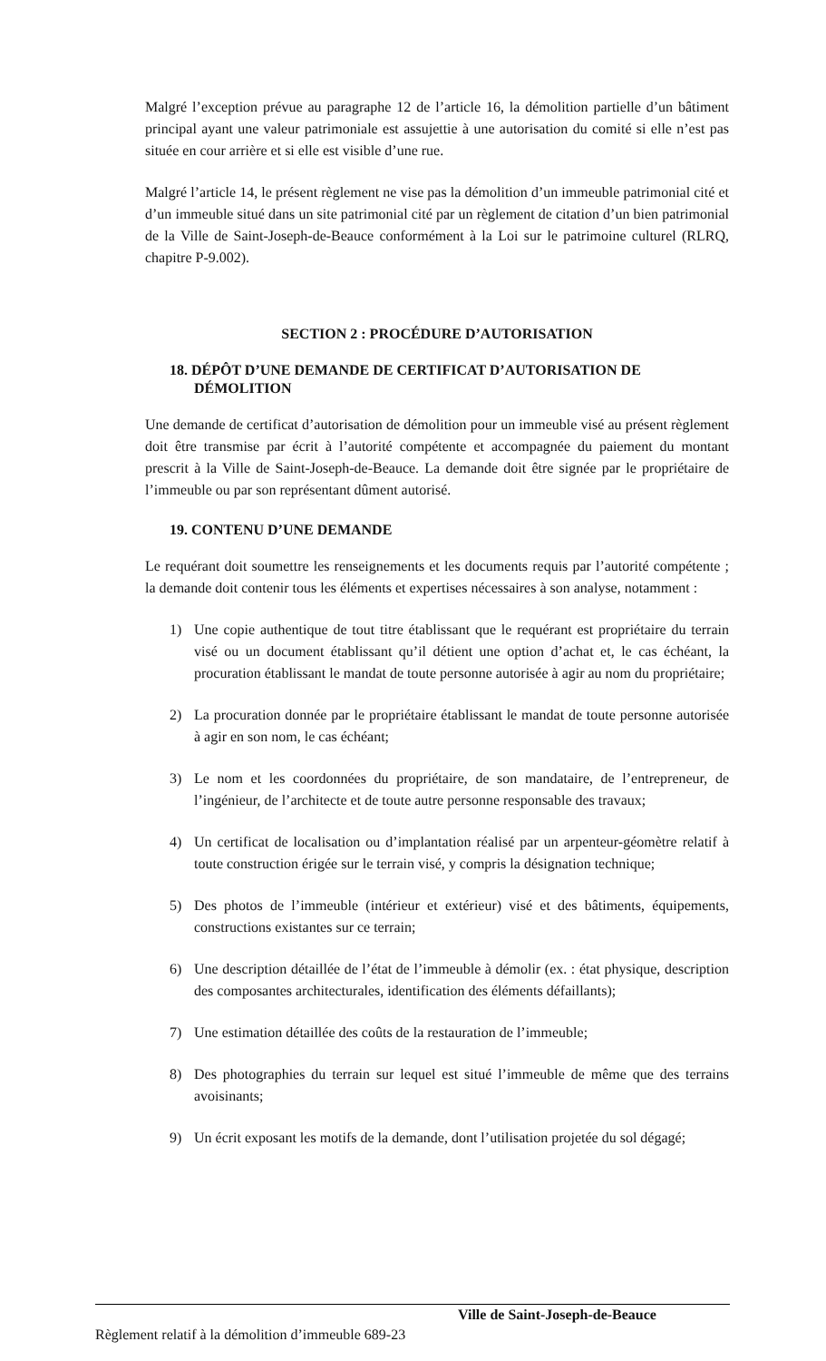Malgré l’exception prévue au paragraphe 12 de l’article 16, la démolition partielle d’un bâtiment principal ayant une valeur patrimoniale est assujettie à une autorisation du comité si elle n’est pas située en cour arrière et si elle est visible d’une rue.
Malgré l’article 14, le présent règlement ne vise pas la démolition d’un immeuble patrimonial cité et d’un immeuble situé dans un site patrimonial cité par un règlement de citation d’un bien patrimonial de la Ville de Saint-Joseph-de-Beauce conformément à la Loi sur le patrimoine culturel (RLRQ, chapitre P-9.002).
SECTION 2 : PROCÉDURE D’AUTORISATION
18. DÉPÔT D’UNE DEMANDE DE CERTIFICAT D’AUTORISATION DE DÉMOLITION
Une demande de certificat d’autorisation de démolition pour un immeuble visé au présent règlement doit être transmise par écrit à l’autorité compétente et accompagnée du paiement du montant prescrit à la Ville de Saint-Joseph-de-Beauce. La demande doit être signée par le propriétaire de l’immeuble ou par son représentant dûment autorisé.
19. CONTENU D’UNE DEMANDE
Le requérant doit soumettre les renseignements et les documents requis par l’autorité compétente ; la demande doit contenir tous les éléments et expertises nécessaires à son analyse, notamment :
1) Une copie authentique de tout titre établissant que le requérant est propriétaire du terrain visé ou un document établissant qu’il détient une option d’achat et, le cas échéant, la procuration établissant le mandat de toute personne autorisée à agir au nom du propriétaire;
2) La procuration donnée par le propriétaire établissant le mandat de toute personne autorisée à agir en son nom, le cas échéant;
3) Le nom et les coordonnées du propriétaire, de son mandataire, de l’entrepreneur, de l’ingénieur, de l’architecte et de toute autre personne responsable des travaux;
4) Un certificat de localisation ou d’implantation réalisé par un arpenteur-géomètre relatif à toute construction érigée sur le terrain visé, y compris la désignation technique;
5) Des photos de l’immeuble (intérieur et extérieur) visé et des bâtiments, équipements, constructions existantes sur ce terrain;
6) Une description détaillée de l’état de l’immeuble à démolir (ex. : état physique, description des composantes architecturales, identification des éléments défaillants);
7) Une estimation détaillée des coûts de la restauration de l’immeuble;
8) Des photographies du terrain sur lequel est situé l’immeuble de même que des terrains avoisinants;
9) Un écrit exposant les motifs de la demande, dont l’utilisation projetée du sol dégagé;
Ville de Saint-Joseph-de-Beauce
Règlement relatif à la démolition d’immeuble 689-23